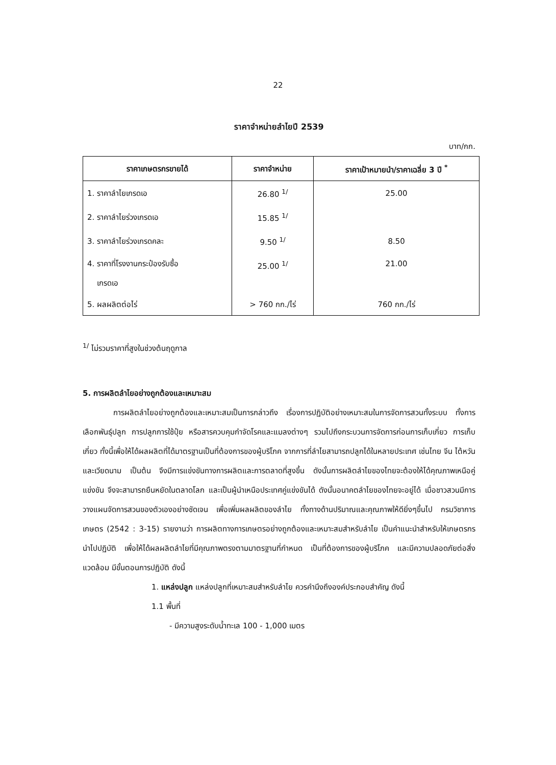22
ราคาจำหน่ายลำไยปี 2539
บาท/กก.
| ราคาเกษตรกรขายได้ | ราคาจำหน่าย | ราคาเป้าหมายนำ/ราคาเฉลี่ย 3 ปี <sup>*</sup> |
| --- | --- | --- |
| 1. ราคาลำไยเกรดเอ | 26.80 <sup>1/</sup> | 25.00 |
| 2. ราคาลำไยร่วงเกรดเอ | 15.85 <sup>1/</sup> | |
| 3. ราคาลำไยร่วงเกรดคละ | 9.50 <sup>1/</sup> | 8.50 |
| 4. ราคาที่โรงงานกระป๋องรับซื้อ เกรดเอ | 25.00 <sup>1/</sup> | 21.00 |
| 5. ผลผลิตต่อไร่ | > 760 กก./ไร่ | 760 กก./ไร่ |
<sup>1/</sup> ไม่รวมราคาที่สูงในช่วงต้นฤดูกาล
5. การผลิตลำไยอย่างถูกต้องและเหมาะสม
การผลิตลำไยอย่างถูกต้องและเหมาะสมเป็นการกล่าวถึง เรื่องการปฏิบัติอย่างเหมาะสมในการจัดการสวนทั้งระบบ ทั้งการเลือกพันธุ์ปลูก การปลูกการใช้ปุ๋ย หรือสารควบคุมกำจัดโรคและแมลงต่างๆ รวมไปถึงกระบวนการจัดการก่อนการเก็บเกี่ยว การเก็บเกี่ยว ทั้งนี้เพื่อให้ได้ผลผลิตที่ได้มาตรฐานเป็นที่ต้องการของผู้บริโภค จากการที่ลำไยสามารถปลูกได้ในหลายประเทศ เช่นไทย จีน ไต้หวัน และเวียดนาม เป็นต้น จึงมีการแข่งขันทางการผลิตและการตลาดที่สูงขึ้น ดังนั้นการผลิตลำไยของไทยจะต้องให้ได้คุณภาพเหนือคู่แข่งขัน จึงจะสามารถยืนหยัดในตลาดโลก และเป็นผู้นำเหนือประเทศคู่แข่งขันได้ ดังนั้นอนาคตลำไยของไทยจะอยู่ได้ เมื่อชาวสวนมีการวางแผนจัดการสวนของตัวเองอย่างชัดเจน เพื่อเพิ่มผลผลิตของลำไย ทั้งทางด้านปริมาณและคุณภาพให้ดียิ่งๆขึ้นไป กรมวิชาการเกษตร (2542 : 3-15) รายงานว่า การผลิตทางการเกษตรอย่างถูกต้องและเหมาะสมสำหรับลำไย เป็นคำแนะนำสำหรับให้เกษตรกรนำไปปฏิบัติ เพื่อให้ได้ผลผลิตลำไยที่มีคุณภาพตรงตามมาตรฐานที่กำหนด เป็นที่ต้องการของผู้บริโภค และมีความปลอดภัยต่อสิ่งแวดล้อม มีขั้นตอนการปฏิบัติ ดังนี้
1. แหล่งปลูก แหล่งปลูกที่เหมาะสมสำหรับลำไย ควรคำนึงถึงองค์ประกอบสำคัญ ดังนี้
1.1 พื้นที่
- มีความสูงระดับน้ำทะเล 100 - 1,000 เมตร